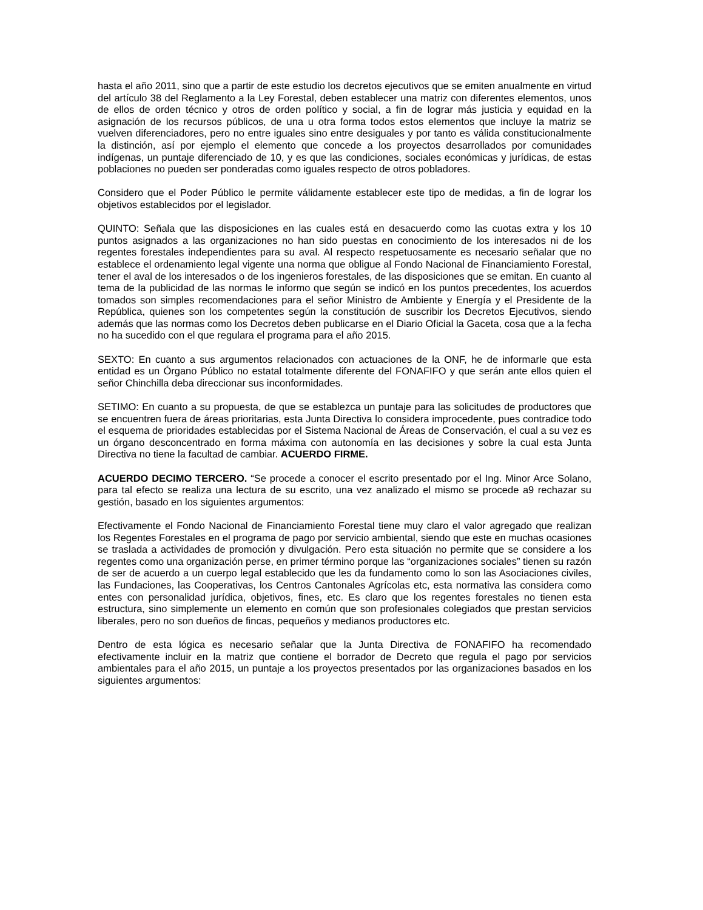hasta el año 2011, sino que a partir de este estudio los decretos ejecutivos que se emiten anualmente en virtud del artículo 38 del Reglamento a la Ley Forestal, deben establecer una matriz con diferentes elementos, unos de ellos de orden técnico y otros de orden político y social, a fin de lograr más justicia y equidad en la asignación de los recursos públicos, de una u otra forma todos estos elementos que incluye la matriz se vuelven diferenciadores, pero no entre iguales sino entre desiguales y por tanto es válida constitucionalmente la distinción, así por ejemplo el elemento que concede a los proyectos desarrollados por comunidades indígenas, un puntaje diferenciado de 10, y es que las condiciones, sociales económicas y jurídicas, de estas poblaciones no pueden ser ponderadas como iguales respecto de otros pobladores.
Considero que el Poder Público le permite válidamente establecer este tipo de medidas, a fin de lograr los objetivos establecidos por el legislador.
QUINTO: Señala que las disposiciones en las cuales está en desacuerdo como las cuotas extra y los 10 puntos asignados a las organizaciones no han sido puestas en conocimiento de los interesados ni de los regentes forestales independientes para su aval. Al respecto respetuosamente es necesario señalar que no establece el ordenamiento legal vigente una norma que obligue al Fondo Nacional de Financiamiento Forestal, tener el aval de los interesados o de los ingenieros forestales, de las disposiciones que se emitan. En cuanto al tema de la publicidad de las normas le informo que según se indicó en los puntos precedentes, los acuerdos tomados son simples recomendaciones para el señor Ministro de Ambiente y Energía y el Presidente de la República, quienes son los competentes según la constitución de suscribir los Decretos Ejecutivos, siendo además que las normas como los Decretos deben publicarse en el Diario Oficial la Gaceta, cosa que a la fecha no ha sucedido con el que regulara el programa para el año 2015.
SEXTO: En cuanto a sus argumentos relacionados con actuaciones de la ONF, he de informarle que esta entidad es un Órgano Público no estatal totalmente diferente del FONAFIFO y que serán ante ellos quien el señor Chinchilla deba direccionar sus inconformidades.
SETIMO: En cuanto a su propuesta, de que se establezca un puntaje para las solicitudes de productores que se encuentren fuera de áreas prioritarias, esta Junta Directiva lo considera improcedente, pues contradice todo el esquema de prioridades establecidas por el Sistema Nacional de Áreas de Conservación, el cual a su vez es un órgano desconcentrado en forma máxima con autonomía en las decisiones y sobre la cual esta Junta Directiva no tiene la facultad de cambiar. ACUERDO FIRME.
ACUERDO DECIMO TERCERO. “Se procede a conocer el escrito presentado por el Ing. Minor Arce Solano, para tal efecto se realiza una lectura de su escrito, una vez analizado el mismo se procede a9 rechazar su gestión, basado en los siguientes argumentos:
Efectivamente el Fondo Nacional de Financiamiento Forestal tiene muy claro el valor agregado que realizan los Regentes Forestales en el programa de pago por servicio ambiental, siendo que este en muchas ocasiones se traslada a actividades de promoción y divulgación. Pero esta situación no permite que se considere a los regentes como una organización perse, en primer término porque las “organizaciones sociales” tienen su razón de ser de acuerdo a un cuerpo legal establecido que les da fundamento como lo son las Asociaciones civiles, las Fundaciones, las Cooperativas, los Centros Cantonales Agrícolas etc, esta normativa las considera como entes con personalidad jurídica, objetivos, fines, etc. Es claro que los regentes forestales no tienen esta estructura, sino simplemente un elemento en común que son profesionales colegiados que prestan servicios liberales, pero no son dueños de fincas, pequeños y medianos productores etc.
Dentro de esta lógica es necesario señalar que la Junta Directiva de FONAFIFO ha recomendado efectivamente incluir en la matriz que contiene el borrador de Decreto que regula el pago por servicios ambientales para el año 2015, un puntaje a los proyectos presentados por las organizaciones basados en los siguientes argumentos: